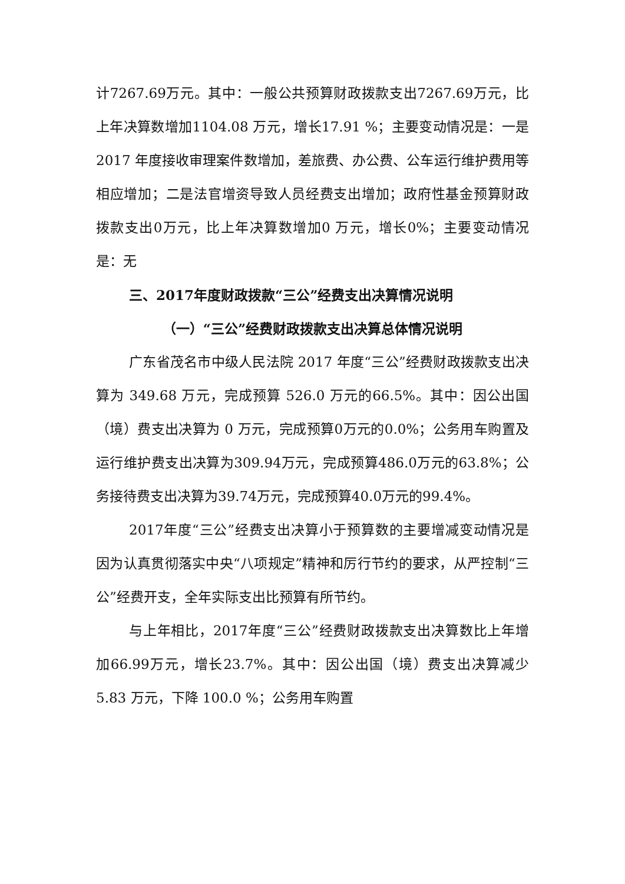计7267.69万元。其中：一般公共预算财政拨款支出7267.69万元，比上年决算数增加1104.08 万元，增长17.91 %；主要变动情况是：一是 2017 年度接收审理案件数增加，差旅费、办公费、公车运行维护费用等相应增加；二是法官增资导致人员经费支出增加；政府性基金预算财政拨款支出0万元，比上年决算数增加0 万元，增长0%；主要变动情况是：无
三、2017年度财政拨款“三公”经费支出决算情况说明
（一）“三公”经费财政拨款支出决算总体情况说明
广东省茂名市中级人民法院 2017 年度“三公”经费财政拨款支出决算为 349.68 万元，完成预算 526.0 万元的66.5%。其中：因公出国（境）费支出决算为 0 万元，完成预算0万元的0.0%；公务用车购置及运行维护费支出决算为309.94万元，完成预算486.0万元的63.8%；公务接待费支出决算为39.74万元，完成预算40.0万元的99.4%。
2017年度“三公”经费支出决算小于预算数的主要增减变动情况是因为认真贯彻落实中央“八项规定”精神和厉行节约的要求，从严控制“三公”经费开支，全年实际支出比预算有所节约。
与上年相比，2017年度“三公”经费财政拨款支出决算数比上年增加66.99万元，增长23.7%。其中：因公出国（境）费支出决算减少 5.83 万元，下降 100.0 %；公务用车购置